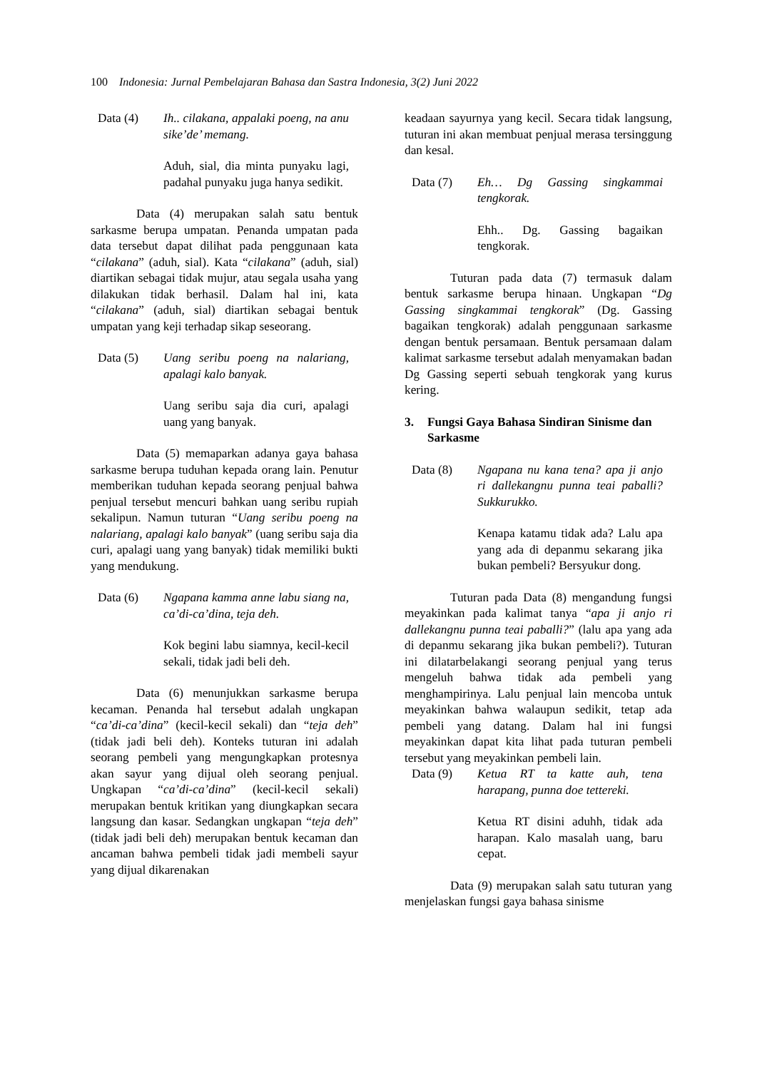100 Indonesia: Jurnal Pembelajaran Bahasa dan Sastra Indonesia, 3(2) Juni 2022
Data (4) Ih.. cilakana, appalaki poeng, na anu sike’de’ memang.
Aduh, sial, dia minta punyaku lagi, padahal punyaku juga hanya sedikit.
Data (4) merupakan salah satu bentuk sarkasme berupa umpatan. Penanda umpatan pada data tersebut dapat dilihat pada penggunaan kata “cilakana” (aduh, sial). Kata “cilakana” (aduh, sial) diartikan sebagai tidak mujur, atau segala usaha yang dilakukan tidak berhasil. Dalam hal ini, kata “cilakana” (aduh, sial) diartikan sebagai bentuk umpatan yang keji terhadap sikap seseorang.
Data (5) Uang seribu poeng na nalariang, apalagi kalo banyak.
Uang seribu saja dia curi, apalagi uang yang banyak.
Data (5) memaparkan adanya gaya bahasa sarkasme berupa tuduhan kepada orang lain. Penutur memberikan tuduhan kepada seorang penjual bahwa penjual tersebut mencuri bahkan uang seribu rupiah sekalipun. Namun tuturan “Uang seribu poeng na nalariang, apalagi kalo banyak” (uang seribu saja dia curi, apalagi uang yang banyak) tidak memiliki bukti yang mendukung.
Data (6) Ngapana kamma anne labu siang na, ca’di-ca’dina, teja deh.
Kok begini labu siamnya, kecil-kecil sekali, tidak jadi beli deh.
Data (6) menunjukkan sarkasme berupa kecaman. Penanda hal tersebut adalah ungkapan “ca’di-ca’dina” (kecil-kecil sekali) dan “teja deh” (tidak jadi beli deh). Konteks tuturan ini adalah seorang pembeli yang mengungkapkan protesnya akan sayur yang dijual oleh seorang penjual. Ungkapan “ca’di-ca’dina” (kecil-kecil sekali) merupakan bentuk kritikan yang diungkapkan secara langsung dan kasar. Sedangkan ungkapan “teja deh” (tidak jadi beli deh) merupakan bentuk kecaman dan ancaman bahwa pembeli tidak jadi membeli sayur yang dijual dikarenakan
keadaan sayurnya yang kecil. Secara tidak langsung, tuturan ini akan membuat penjual merasa tersinggung dan kesal.
Data (7) Eh… Dg Gassing singkammai tengkorak.
Ehh.. Dg. Gassing bagaikan tengkorak.
Tuturan pada data (7) termasuk dalam bentuk sarkasme berupa hinaan. Ungkapan “Dg Gassing singkammai tengkorak” (Dg. Gassing bagaikan tengkorak) adalah penggunaan sarkasme dengan bentuk persamaan. Bentuk persamaan dalam kalimat sarkasme tersebut adalah menyamakan badan Dg Gassing seperti sebuah tengkorak yang kurus kering.
3. Fungsi Gaya Bahasa Sindiran Sinisme dan Sarkasme
Data (8) Ngapana nu kana tena? apa ji anjo ri dallekangnu punna teai paballi? Sukkurukko.
Kenapa katamu tidak ada? Lalu apa yang ada di depanmu sekarang jika bukan pembeli? Bersyukur dong.
Tuturan pada Data (8) mengandung fungsi meyakinkan pada kalimat tanya “apa ji anjo ri dallekangnu punna teai paballi?” (lalu apa yang ada di depanmu sekarang jika bukan pembeli?). Tuturan ini dilatarbelakangi seorang penjual yang terus mengeluh bahwa tidak ada pembeli yang menghampirinya. Lalu penjual lain mencoba untuk meyakinkan bahwa walaupun sedikit, tetap ada pembeli yang datang. Dalam hal ini fungsi meyakinkan dapat kita lihat pada tuturan pembeli tersebut yang meyakinkan pembeli lain.
Data (9) Ketua RT ta katte auh, tena harapang, punna doe tettereki.
Ketua RT disini aduhh, tidak ada harapan. Kalo masalah uang, baru cepat.
Data (9) merupakan salah satu tuturan yang menjelaskan fungsi gaya bahasa sinisme